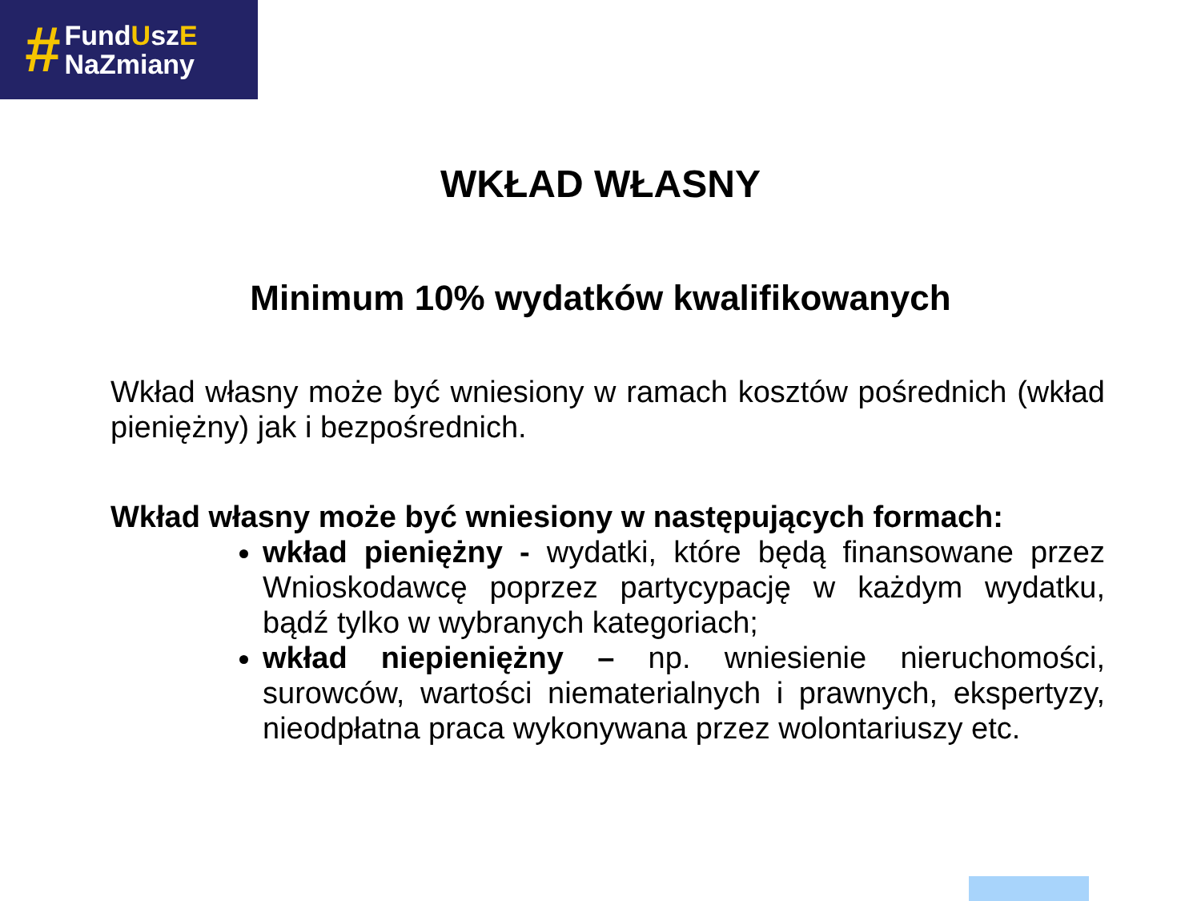#
FundUszE
NaZmiany
WKŁAD WŁASNY
Minimum 10% wydatków kwalifikowanych
Wkład własny może być wniesiony w ramach kosztów pośrednich (wkład pieniężny) jak i bezpośrednich.
Wkład własny może być wniesiony w następujących formach:
wkład pieniężny - wydatki, które będą finansowane przez Wnioskodawcę poprzez partycypację w każdym wydatku, bądź tylko w wybranych kategoriach;
wkład niepieniężny – np. wniesienie nieruchomości, surowców, wartości niematerialnych i prawnych, ekspertyzy, nieodpłatna praca wykonywana przez wolontariuszy etc.